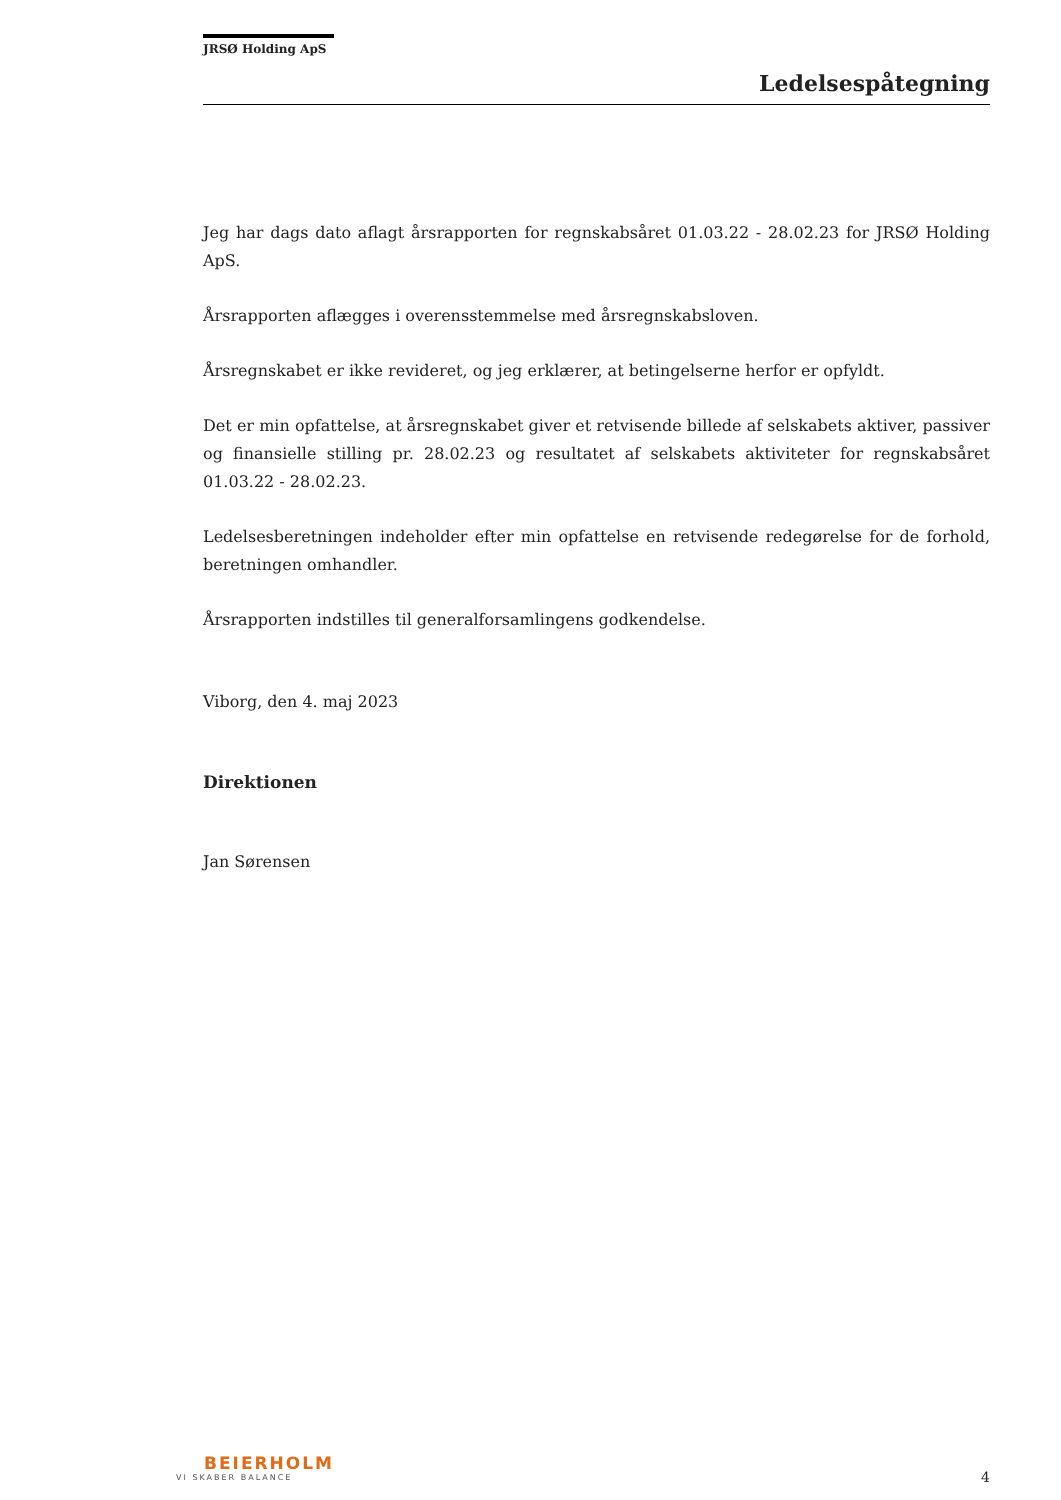JRSØ Holding ApS
Ledelsespåtegning
Jeg har dags dato aflagt årsrapporten for regnskabsåret 01.03.22 - 28.02.23 for JRSØ Holding ApS.
Årsrapporten aflægges i overensstemmelse med årsregnskabsloven.
Årsregnskabet er ikke revideret, og jeg erklærer, at betingelserne herfor er opfyldt.
Det er min opfattelse, at årsregnskabet giver et retvisende billede af selskabets aktiver, passiver og finansielle stilling pr. 28.02.23 og resultatet af selskabets aktiviteter for regnskabsåret 01.03.22 - 28.02.23.
Ledelsesberetningen indeholder efter min opfattelse en retvisende redegørelse for de forhold, beretningen omhandler.
Årsrapporten indstilles til generalforsamlingens godkendelse.
Viborg, den 4. maj 2023
Direktionen
Jan Sørensen
BEIERHOLM
VI SKABER BALANCE
4